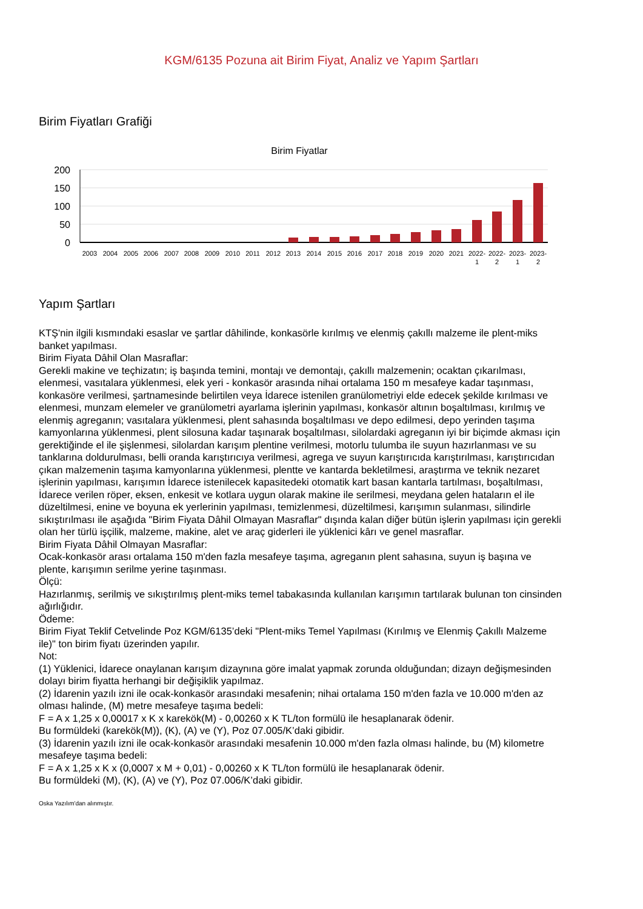KGM/6135 Pozuna ait Birim Fiyat, Analiz ve Yapım Şartları
Birim Fiyatları Grafiği
Birim Fiyatlar
200
150
100
50
0
2003
2004
2005
2006
2007
2008
2009
2010
2011
2012
2013
2014
2015
2016
2017
2018
2019
2020
2021
2022-
2022-
2023-
2023-
1
2
1
2
Yapım Şartları
KTŞ'nin ilgili kısmındaki esaslar ve şartlar dâhilinde, konkasörle kırılmış ve elenmiş çakıllı malzeme ile plent-miks banket yapılması.
Birim Fiyata Dâhil Olan Masraflar:
Gerekli makine ve teçhizatın; iş başında temini, montajı ve demontajı, çakıllı malzemenin; ocaktan çıkarılması, elenmesi, vasıtalara yüklenmesi, elek yeri - konkasör arasında nihai ortalama 150 m mesafeye kadar taşınması, konkasöre verilmesi, şartnamesinde belirtilen veya İdarece istenilen granülometriyi elde edecek şekilde kırılması ve elenmesi, munzam elemeler ve granülometri ayarlama işlerinin yapılması, konkasör altının boşaltılması, kırılmış ve elenmiş agreganın; vasıtalara yüklenmesi, plent sahasında boşaltılması ve depo edilmesi, depo yerinden taşıma kamyonlarına yüklenmesi, plent silosuna kadar taşınarak boşaltılması, silolardaki agreganın iyi bir biçimde akması için gerektiğinde el ile şişlenmesi, silolardan karışım plentine verilmesi, motorlu tulumba ile suyun hazırlanması ve su tanklarına doldurulması, belli oranda karıştırıcıya verilmesi, agrega ve suyun karıştırıcıda karıştırılması, karıştırıcıdan çıkan malzemenin taşıma kamyonlarına yüklenmesi, plentte ve kantarda bekletilmesi, araştırma ve teknik nezaret işlerinin yapılması, karışımın İdarece istenilecek kapasitedeki otomatik kart basan kantarla tartılması, boşaltılması, İdarece verilen röper, eksen, enkesit ve kotlara uygun olarak makine ile serilmesi, meydana gelen hataların el ile düzeltilmesi, enine ve boyuna ek yerlerinin yapılması, temizlenmesi, düzeltilmesi, karışımın sulanması, silindirle sıkıştırılması ile aşağıda "Birim Fiyata Dâhil Olmayan Masraflar" dışında kalan diğer bütün işlerin yapılması için gerekli olan her türlü işçilik, malzeme, makine, alet ve araç giderleri ile yüklenici kârı ve genel masraflar.
Birim Fiyata Dâhil Olmayan Masraflar:
Ocak-konkasör arası ortalama 150 m'den fazla mesafeye taşıma, agreganın plent sahasına, suyun iş başına ve plente, karışımın serilme yerine taşınması.
Ölçü:
Hazırlanmış, serilmiş ve sıkıştırılmış plent-miks temel tabakasında kullanılan karışımın tartılarak bulunan ton cinsinden ağırlığıdır.
Ödeme:
Birim Fiyat Teklif Cetvelinde Poz KGM/6135’deki "Plent-miks Temel Yapılması (Kırılmış ve Elenmiş Çakıllı Malzeme ile)" ton birim fiyatı üzerinden yapılır.
Not:
(1) Yüklenici, İdarece onaylanan karışım dizaynına göre imalat yapmak zorunda olduğundan; dizayn değişmesinden dolayı birim fiyatta herhangi bir değişiklik yapılmaz.
(2) İdarenin yazılı izni ile ocak-konkasör arasındaki mesafenin; nihai ortalama 150 m'den fazla ve 10.000 m'den az olması halinde, (M) metre mesafeye taşıma bedeli:
F = A x 1,25 x 0,00017 x K x karekök(M) - 0,00260 x K TL/ton formülü ile hesaplanarak ödenir.
Bu formüldeki (karekök(M)), (K), (A) ve (Y), Poz 07.005/K’daki gibidir.
(3) İdarenin yazılı izni ile ocak-konkasör arasındaki mesafenin 10.000 m'den fazla olması halinde, bu (M) kilometre mesafeye taşıma bedeli:
F = A x 1,25 x K x (0,0007 x M + 0,01) - 0,00260 x K TL/ton formülü ile hesaplanarak ödenir.
Bu formüldeki (M), (K), (A) ve (Y), Poz 07.006/K’daki gibidir.
Oska Yazılım'dan alınmıştır.